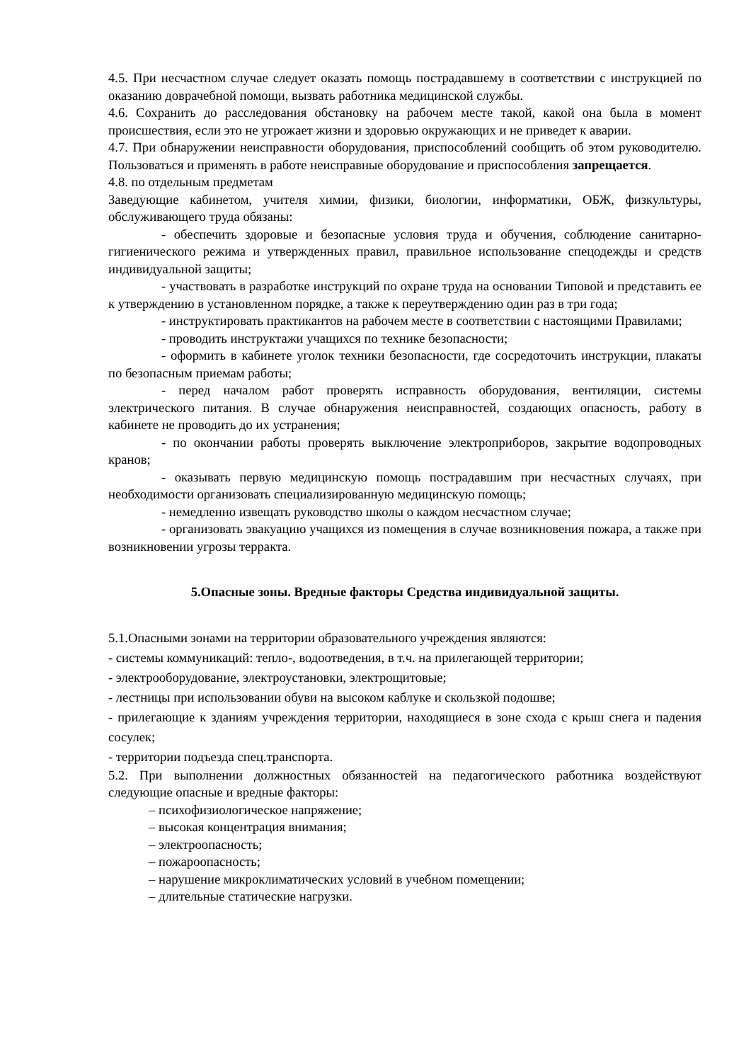4.5. При несчастном случае следует оказать помощь пострадавшему в соответствии с инструкцией по оказанию доврачебной помощи, вызвать работника медицинской службы.
4.6. Сохранить до расследования обстановку на рабочем месте такой, какой она была в момент происшествия, если это не угрожает жизни и здоровью окружающих и не приведет к аварии.
4.7. При обнаружении неисправности оборудования, приспособлений сообщить об этом руководителю. Пользоваться и применять в работе неисправные оборудование и приспособления запрещается.
4.8. по отдельным предметам
Заведующие кабинетом, учителя химии, физики, биологии, информатики, ОБЖ, физкультуры, обслуживающего труда обязаны:
- обеспечить здоровые и безопасные условия труда и обучения, соблюдение санитарно-гигиенического режима и утвержденных правил, правильное использование спецодежды и средств индивидуальной защиты;
- участвовать в разработке инструкций по охране труда на основании Типовой и представить ее к утверждению в установленном порядке, а также к переутверждению один раз в три года;
- инструктировать практикантов на рабочем месте в соответствии с настоящими Правилами;
- проводить инструктажи учащихся по технике безопасности;
- оформить в кабинете уголок техники безопасности, где сосредоточить инструкции, плакаты по безопасным приемам работы;
- перед началом работ проверять исправность оборудования, вентиляции, системы электрического питания. В случае обнаружения неисправностей, создающих опасность, работу в кабинете не проводить до их устранения;
- по окончании работы проверять выключение электроприборов, закрытие водопроводных кранов;
- оказывать первую медицинскую помощь пострадавшим при несчастных случаях, при необходимости организовать специализированную медицинскую помощь;
- немедленно извещать руководство школы о каждом несчастном случае;
- организовать эвакуацию учащихся из помещения в случае возникновения пожара, а также при возникновении угрозы терракта.
5.Опасные зоны. Вредные факторы Средства индивидуальной защиты.
5.1.Опасными зонами на территории образовательного учреждения являются:
- системы коммуникаций: тепло-, водоотведения, в т.ч. на прилегающей территории;
- электрооборудование, электроустановки, электрощитовые;
- лестницы при использовании обуви на высоком каблуке и скользкой подошве;
- прилегающие к зданиям учреждения территории, находящиеся в зоне схода с крыш снега и падения сосулек;
- территории подъезда спец.транспорта.
5.2. При выполнении должностных обязанностей на педагогического работника воздействуют следующие опасные и вредные факторы:
– психофизиологическое напряжение;
– высокая концентрация внимания;
– электроопасность;
– пожароопасность;
– нарушение микроклиматических условий в учебном помещении;
– длительные статические нагрузки.